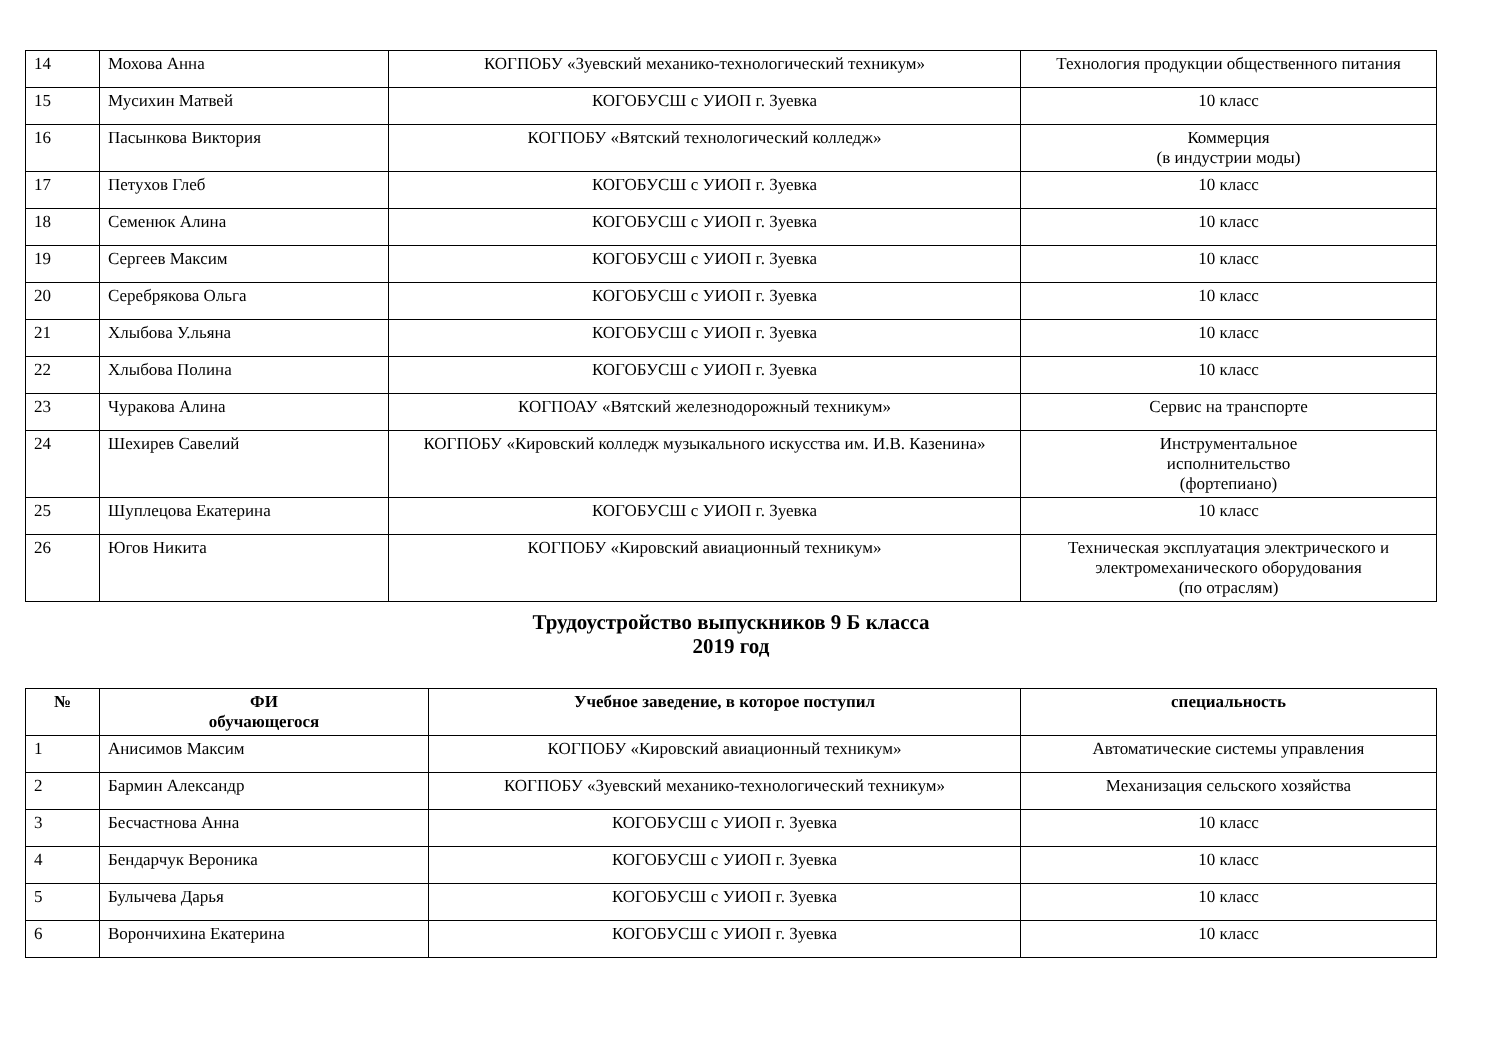| 14 | Мохова Анна | КОГПОБУ «Зуевский механико-технологический техникум» | Технология продукции общественного питания |
| 15 | Мусихин Матвей | КОГОБУСШ с УИОП г. Зуевка | 10 класс |
| 16 | Пасынкова Виктория | КОГПОБУ «Вятский технологический колледж» | Коммерция (в индустрии моды) |
| 17 | Петухов Глеб | КОГОБУСШ с УИОП г. Зуевка | 10 класс |
| 18 | Семенюк Алина | КОГОБУСШ с УИОП г. Зуевка | 10 класс |
| 19 | Сергеев Максим | КОГОБУСШ с УИОП г. Зуевка | 10 класс |
| 20 | Серебрякова Ольга | КОГОБУСШ с УИОП г. Зуевка | 10 класс |
| 21 | Хлыбова У.льяна | КОГОБУСШ с УИОП г. Зуевка | 10 класс |
| 22 | Хлыбова Полина | КОГОБУСШ с УИОП г. Зуевка | 10 класс |
| 23 | Чуракова Алина | КОГПОАУ «Вятский железнодорожный техникум» | Сервис на транспорте |
| 24 | Шехирев Савелий | КОГПОБУ «Кировский колледж музыкального искусства им. И.В. Казенина» | Инструментальное исполнительство (фортепиано) |
| 25 | Шуплецова Екатерина | КОГОБУСШ с УИОП г. Зуевка | 10 класс |
| 26 | Югов Никита | КОГПОБУ «Кировский авиационный техникум» | Техническая эксплуатация электрического и электромеханического оборудования (по отраслям) |
Трудоустройство выпускников 9 Б класса
2019 год
| № | ФИ обучающегося | Учебное заведение, в которое поступил | специальность |
| --- | --- | --- | --- |
| 1 | Анисимов Максим | КОГПОБУ «Кировский авиационный техникум» | Автоматические системы управления |
| 2 | Бармин Александр | КОГПОБУ «Зуевский механико-технологический техникум» | Механизация сельского хозяйства |
| 3 | Бесчастнова Анна | КОГОБУСШ с УИОП г. Зуевка | 10 класс |
| 4 | Бендарчук Вероника | КОГОБУСШ с УИОП г. Зуевка | 10 класс |
| 5 | Булычева Дарья | КОГОБУСШ с УИОП г. Зуевка | 10 класс |
| 6 | Ворончихина Екатерина | КОГОБУСШ с УИОП г. Зуевка | 10 класс |